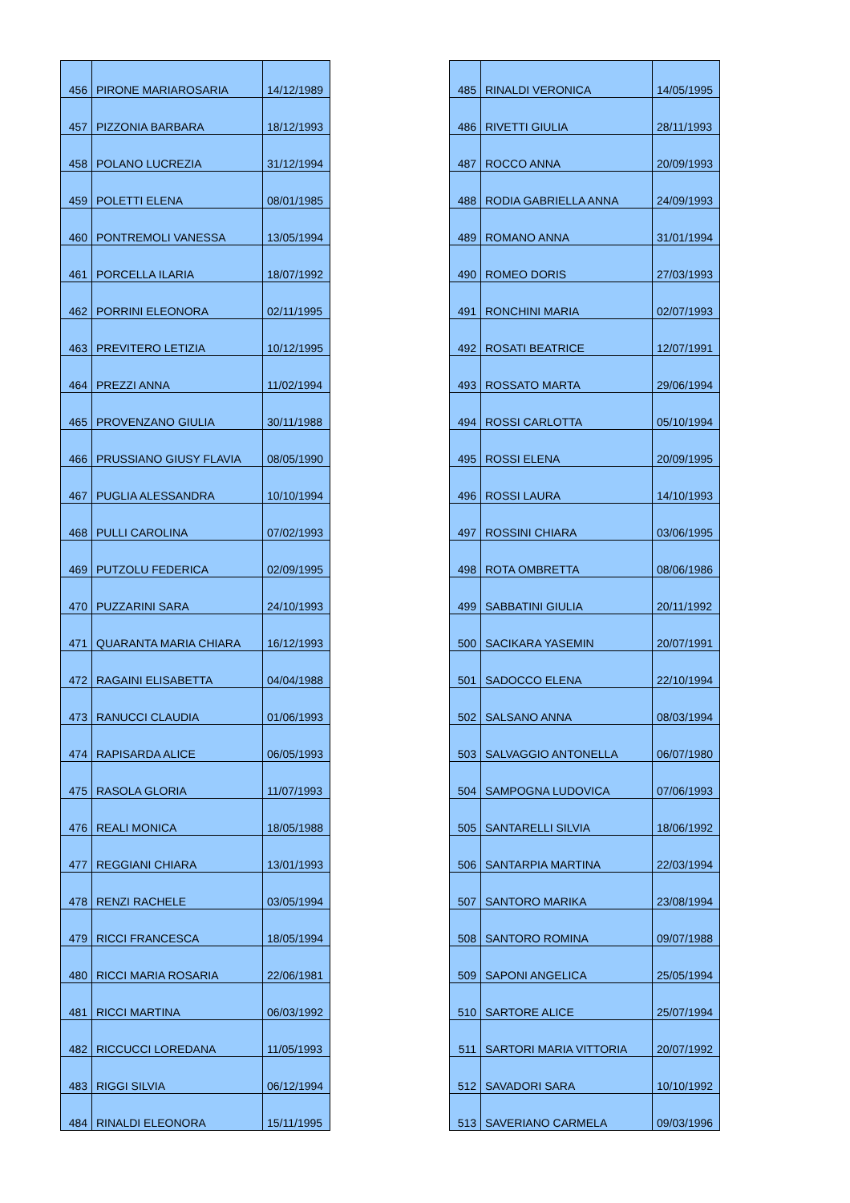| 456 | PIRONE MARIAROSARIA | 14/12/1989 |
| 457 | PIZZONIA BARBARA | 18/12/1993 |
| 458 | POLANO LUCREZIA | 31/12/1994 |
| 459 | POLETTI ELENA | 08/01/1985 |
| 460 | PONTREMOLI VANESSA | 13/05/1994 |
| 461 | PORCELLA ILARIA | 18/07/1992 |
| 462 | PORRINI ELEONORA | 02/11/1995 |
| 463 | PREVITERO LETIZIA | 10/12/1995 |
| 464 | PREZZI ANNA | 11/02/1994 |
| 465 | PROVENZANO GIULIA | 30/11/1988 |
| 466 | PRUSSIANO GIUSY FLAVIA | 08/05/1990 |
| 467 | PUGLIA ALESSANDRA | 10/10/1994 |
| 468 | PULLI CAROLINA | 07/02/1993 |
| 469 | PUTZOLU FEDERICA | 02/09/1995 |
| 470 | PUZZARINI SARA | 24/10/1993 |
| 471 | QUARANTA MARIA CHIARA | 16/12/1993 |
| 472 | RAGAINI ELISABETTA | 04/04/1988 |
| 473 | RANUCCI CLAUDIA | 01/06/1993 |
| 474 | RAPISARDA ALICE | 06/05/1993 |
| 475 | RASOLA GLORIA | 11/07/1993 |
| 476 | REALI MONICA | 18/05/1988 |
| 477 | REGGIANI CHIARA | 13/01/1993 |
| 478 | RENZI RACHELE | 03/05/1994 |
| 479 | RICCI FRANCESCA | 18/05/1994 |
| 480 | RICCI MARIA ROSARIA | 22/06/1981 |
| 481 | RICCI MARTINA | 06/03/1992 |
| 482 | RICCUCCI LOREDANA | 11/05/1993 |
| 483 | RIGGI SILVIA | 06/12/1994 |
| 484 | RINALDI ELEONORA | 15/11/1995 |
| 485 | RINALDI VERONICA | 14/05/1995 |
| 486 | RIVETTI GIULIA | 28/11/1993 |
| 487 | ROCCO ANNA | 20/09/1993 |
| 488 | RODIA GABRIELLA ANNA | 24/09/1993 |
| 489 | ROMANO ANNA | 31/01/1994 |
| 490 | ROMEO DORIS | 27/03/1993 |
| 491 | RONCHINI MARIA | 02/07/1993 |
| 492 | ROSATI BEATRICE | 12/07/1991 |
| 493 | ROSSATO MARTA | 29/06/1994 |
| 494 | ROSSI CARLOTTA | 05/10/1994 |
| 495 | ROSSI ELENA | 20/09/1995 |
| 496 | ROSSI LAURA | 14/10/1993 |
| 497 | ROSSINI CHIARA | 03/06/1995 |
| 498 | ROTA OMBRETTA | 08/06/1986 |
| 499 | SABBATINI GIULIA | 20/11/1992 |
| 500 | SACIKARA YASEMIN | 20/07/1991 |
| 501 | SADOCCO ELENA | 22/10/1994 |
| 502 | SALSANO ANNA | 08/03/1994 |
| 503 | SALVAGGIO ANTONELLA | 06/07/1980 |
| 504 | SAMPOGNA LUDOVICA | 07/06/1993 |
| 505 | SANTARELLI SILVIA | 18/06/1992 |
| 506 | SANTARPIA MARTINA | 22/03/1994 |
| 507 | SANTORO MARIKA | 23/08/1994 |
| 508 | SANTORO ROMINA | 09/07/1988 |
| 509 | SAPONI ANGELICA | 25/05/1994 |
| 510 | SARTORE ALICE | 25/07/1994 |
| 511 | SARTORI MARIA VITTORIA | 20/07/1992 |
| 512 | SAVADORI SARA | 10/10/1992 |
| 513 | SAVERIANO CARMELA | 09/03/1996 |